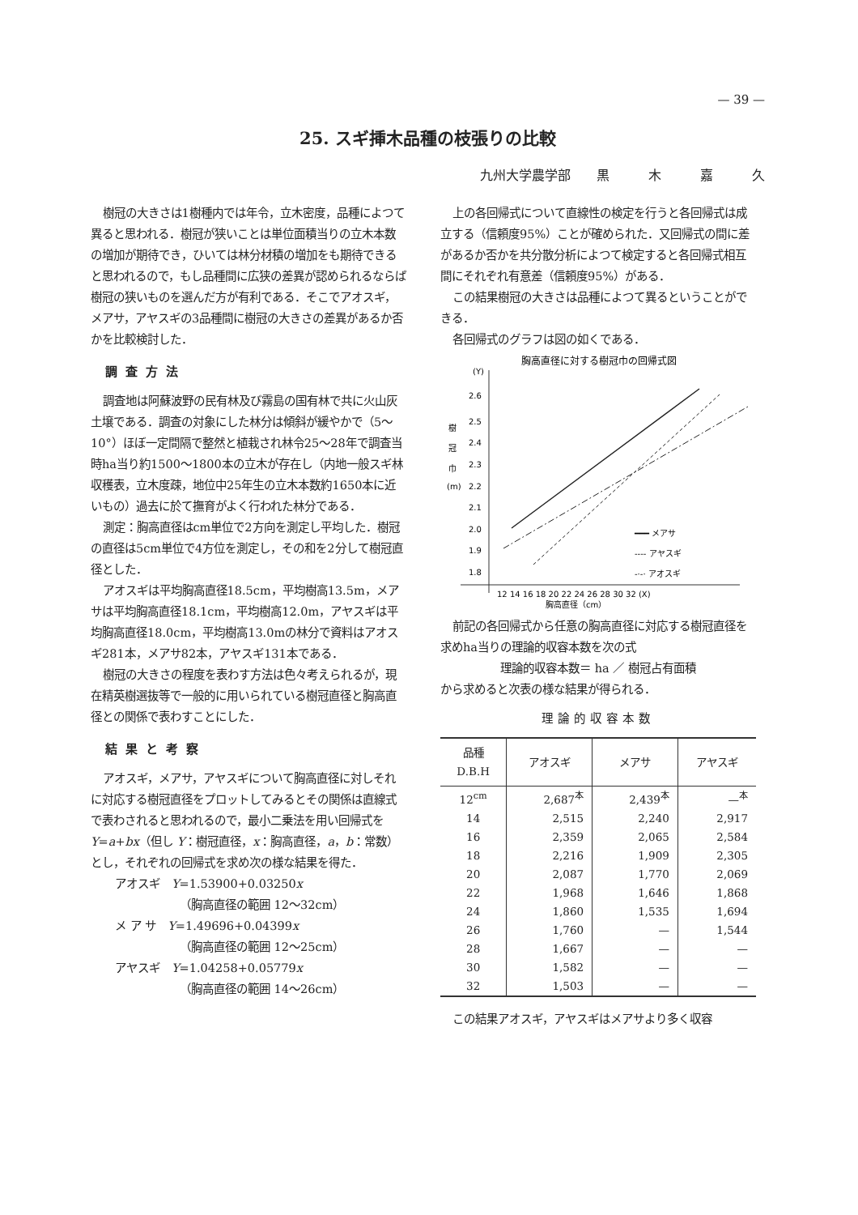— 39 —
25. スギ挿木品種の枝張りの比較
九州大学農学部　　黒　　　木　　　嘉　　　久
樹冠の大きさは1樹種内では年令，立木密度，品種によつて異ると思われる．樹冠が狭いことは単位面積当りの立木本数の増加が期待でき，ひいては林分材積の増加をも期待できると思われるので，もし品種間に広狭の差異が認められるならば樹冠の狭いものを選んだ方が有利である．そこでアオスギ，メアサ，アヤスギの3品種間に樹冠の大きさの差異があるか否かを比較検討した．
調査方法
調査地は阿蘇波野の民有林及び霧島の国有林で共に火山灰土壌である．調査の対象にした林分は傾斜が緩やかで（5〜10°）ほぼ一定間隔で整然と植栽され林令25〜28年で調査当時ha当り約1500〜1800本の立木が存在し（内地一般スギ林収穫表，立木度疎，地位中25年生の立木本数約1650本に近いもの）過去に於て撫育がよく行われた林分である．
測定：胸高直径はcm単位で2方向を測定し平均した．樹冠の直径は5cm単位で4方位を測定し，その和を2分して樹冠直径とした．
アオスギは平均胸高直径18.5cm，平均樹高13.5m，メアサは平均胸高直径18.1cm，平均樹高12.0m，アヤスギは平均胸高直径18.0cm，平均樹高13.0mの林分で資料はアオスギ281本，メアサ82本，アヤスギ131本である．
樹冠の大きさの程度を表わす方法は色々考えられるが，現在精英樹選抜等で一般的に用いられている樹冠直径と胸高直径との関係で表わすことにした．
結果と考察
アオスギ，メアサ，アヤスギについて胸高直径に対しそれに対応する樹冠直径をプロットしてみるとその関係は直線式で表わされると思われるので，最小二乗法を用い回帰式を　Y=a+bx（但し Y：樹冠直径，x：胸高直径，a，b：常数）とし，それぞれの回帰式を求め次の様な結果を得た．
アオスギ　Y=1.53900+0.03250x
（胸高直径の範囲 12〜32cm）
メ ア サ　Y=1.49696+0.04399x
（胸高直径の範囲 12〜25cm）
アヤスギ　Y=1.04258+0.05779x
（胸高直径の範囲 14〜26cm）
上の各回帰式について直線性の検定を行うと各回帰式は成立する（信頼度95%）ことが確められた．又回帰式の間に差があるか否かを共分散分析によつて検定すると各回帰式相互間にそれぞれ有意差（信頼度95%）がある．
この結果樹冠の大きさは品種によつて異るということができる．
各回帰式のグラフは図の如くである．
胸高直径に対する樹冠巾の回帰式図
(Y)
2.6
2.5
2.4
2.3
2.2
2.1
2.0
1.9
1.8
樹
冠
巾
(m)
12 14 16 18 20 22 24 26 28 30 32 (X)
胸高直径（cm）
━━━ メアサ
---- アヤスギ
-·-· アオスギ
前記の各回帰式から任意の胸高直径に対応する樹冠直径を求めha当りの理論的収容本数を次の式
理論的収容本数＝ ha ／ 樹冠占有面積
から求めると次表の様な結果が得られる．
理論的収容本数
| 品種 D.B.H | アオスギ | メアサ | アヤスギ |
| --- | --- | --- | --- |
| 12<sup>cm</sup> | 2,687<sup>本</sup> | 2,439<sup>本</sup> | —<sup>本</sup> |
| 14 | 2,515 | 2,240 | 2,917 |
| 16 | 2,359 | 2,065 | 2,584 |
| 18 | 2,216 | 1,909 | 2,305 |
| 20 | 2,087 | 1,770 | 2,069 |
| 22 | 1,968 | 1,646 | 1,868 |
| 24 | 1,860 | 1,535 | 1,694 |
| 26 | 1,760 | — | 1,544 |
| 28 | 1,667 | — | — |
| 30 | 1,582 | — | — |
| 32 | 1,503 | — | — |
この結果アオスギ，アヤスギはメアサより多く収容